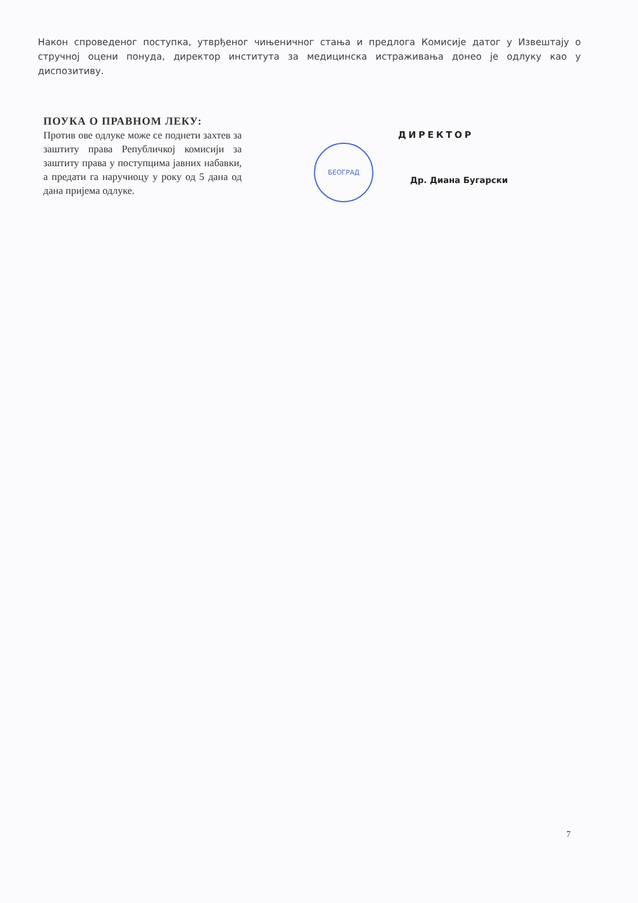Након спроведеног поступка, утврђеног чињеничног стања и предлога Комисије датог у Извештају о стручној оцени понуда, директор института за медицинска истраживања донео је одлуку као у диспозитиву.
ПОУКА О ПРАВНОМ ЛЕКУ:
Против ове одлуке може се поднети захтев за заштиту права Републичкој комисији за заштиту права у поступцима јавних набавки, а предати га наручиоцу у року од 5 дана од дана пријема одлуке.
ДИРЕКТОР
БЕОГРАД
Др. Диана Бугарски
7